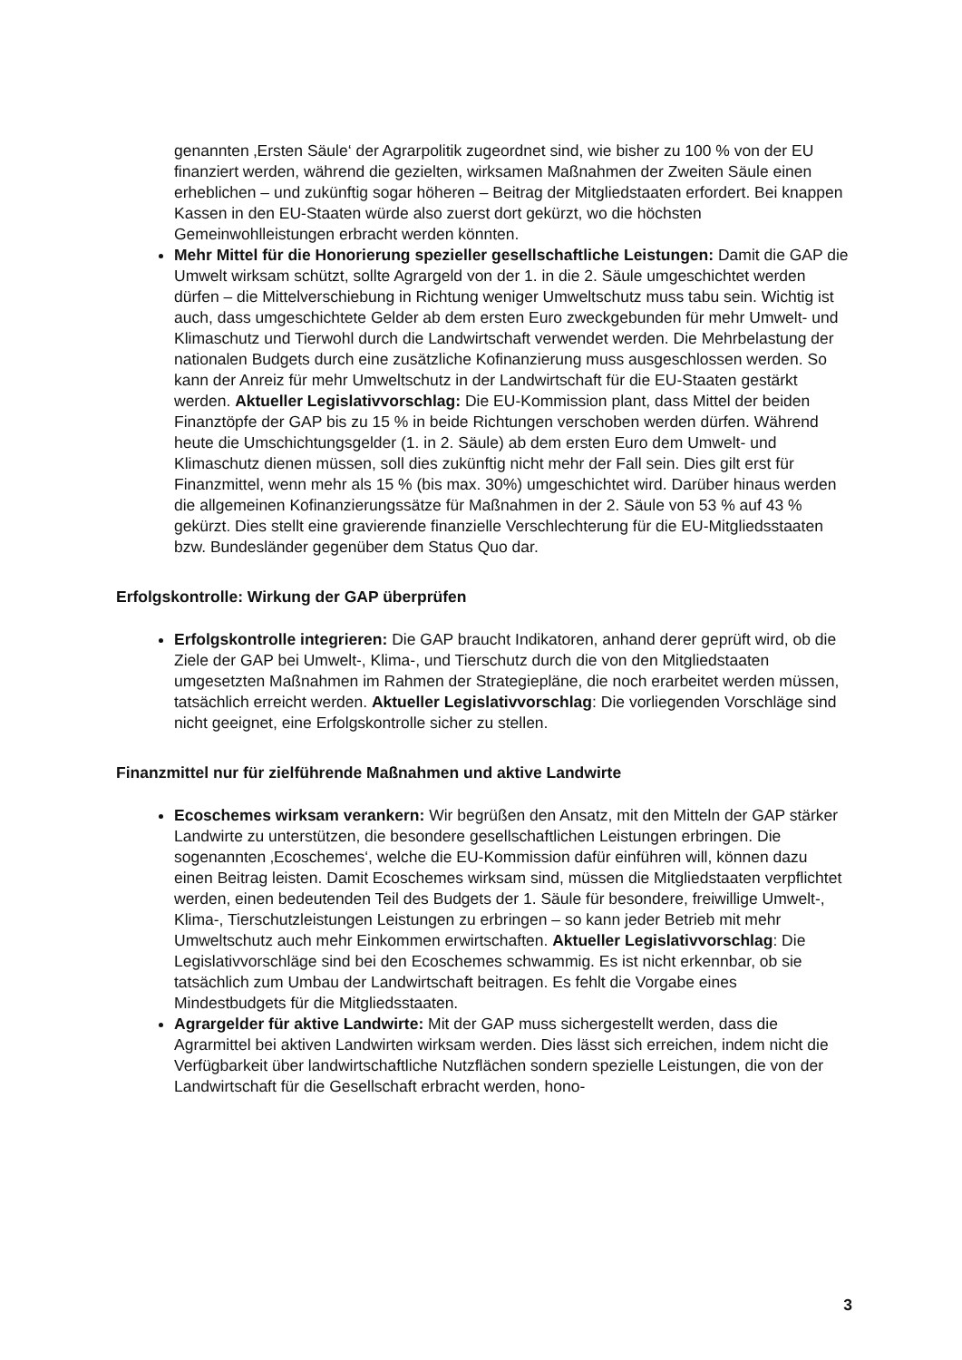genannten ‚Ersten Säule‘ der Agrarpolitik zugeordnet sind, wie bisher zu 100 % von der EU finanziert werden, während die gezielten, wirksamen Maßnahmen der Zweiten Säule einen erheblichen – und zukünftig sogar höheren – Beitrag der Mitgliedstaaten erfordert. Bei knappen Kassen in den EU-Staaten würde also zuerst dort gekürzt, wo die höchsten Gemeinwohlleistungen erbracht werden könnten.
Mehr Mittel für die Honorierung spezieller gesellschaftliche Leistungen: Damit die GAP die Umwelt wirksam schützt, sollte Agrargeld von der 1. in die 2. Säule umgeschichtet werden dürfen – die Mittelverschiebung in Richtung weniger Umweltschutz muss tabu sein. Wichtig ist auch, dass umgeschichtete Gelder ab dem ersten Euro zweckgebunden für mehr Umwelt- und Klimaschutz und Tierwohl durch die Landwirtschaft verwendet werden. Die Mehrbelastung der nationalen Budgets durch eine zusätzliche Kofinanzierung muss ausgeschlossen werden. So kann der Anreiz für mehr Umweltschutz in der Landwirtschaft für die EU-Staaten gestärkt werden. Aktueller Legislativvorschlag: Die EU-Kommission plant, dass Mittel der beiden Finanztöpfe der GAP bis zu 15 % in beide Richtungen verschoben werden dürfen. Während heute die Umschichtungsgelder (1. in 2. Säule) ab dem ersten Euro dem Umwelt- und Klimaschutz dienen müssen, soll dies zukünftig nicht mehr der Fall sein. Dies gilt erst für Finanzmittel, wenn mehr als 15 % (bis max. 30%) umgeschichtet wird. Darüber hinaus werden die allgemeinen Kofinanzierungssätze für Maßnahmen in der 2. Säule von 53 % auf 43 % gekürzt. Dies stellt eine gravierende finanzielle Verschlechterung für die EU-Mitgliedsstaaten bzw. Bundesländer gegenüber dem Status Quo dar.
Erfolgskontrolle: Wirkung der GAP überprüfen
Erfolgskontrolle integrieren: Die GAP braucht Indikatoren, anhand derer geprüft wird, ob die Ziele der GAP bei Umwelt-, Klima-, und Tierschutz durch die von den Mitgliedstaaten umgesetzten Maßnahmen im Rahmen der Strategiepläne, die noch erarbeitet werden müssen, tatsächlich erreicht werden. Aktueller Legislativvorschlag: Die vorliegenden Vorschläge sind nicht geeignet, eine Erfolgskontrolle sicher zu stellen.
Finanzmittel nur für zielführende Maßnahmen und aktive Landwirte
Ecoschemes wirksam verankern: Wir begrüßen den Ansatz, mit den Mitteln der GAP stärker Landwirte zu unterstützen, die besondere gesellschaftlichen Leistungen erbringen. Die sogenannten ‚Ecoschemes‘, welche die EU-Kommission dafür einführen will, können dazu einen Beitrag leisten. Damit Ecoschemes wirksam sind, müssen die Mitgliedstaaten verpflichtet werden, einen bedeutenden Teil des Budgets der 1. Säule für besondere, freiwillige Umwelt-, Klima-, Tierschutzleistungen Leistungen zu erbringen – so kann jeder Betrieb mit mehr Umweltschutz auch mehr Einkommen erwirtschaften. Aktueller Legislativvorschlag: Die Legislativvorschläge sind bei den Ecoschemes schwammig. Es ist nicht erkennbar, ob sie tatsächlich zum Umbau der Landwirtschaft beitragen. Es fehlt die Vorgabe eines Mindestbudgets für die Mitgliedsstaaten.
Agrargelder für aktive Landwirte: Mit der GAP muss sichergestellt werden, dass die Agrarmittel bei aktiven Landwirten wirksam werden. Dies lässt sich erreichen, indem nicht die Verfügbarkeit über landwirtschaftliche Nutzflächen sondern spezielle Leistungen, die von der Landwirtschaft für die Gesellschaft erbracht werden, hono-
3